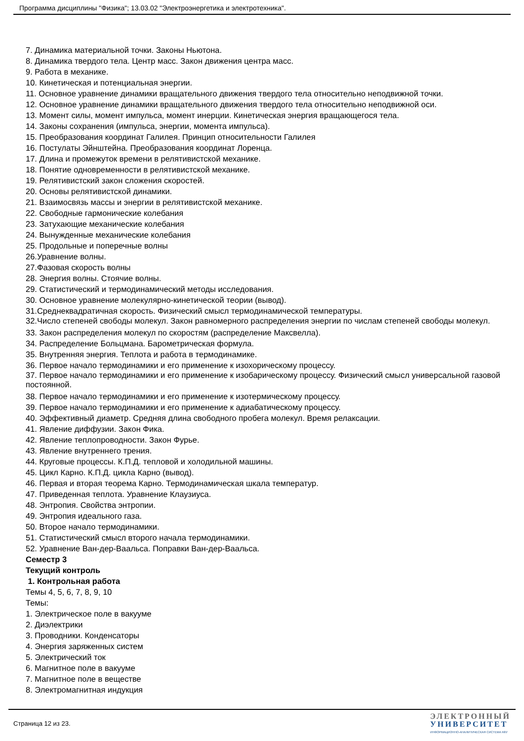Программа дисциплины "Физика"; 13.03.02 "Электроэнергетика и электротехника".
7. Динамика материальной точки. Законы Ньютона.
8. Динамика твердого тела. Центр масс. Закон движения центра масс.
9. Работа в механике.
10. Кинетическая и потенциальная энергии.
11. Основное уравнение динамики вращательного движения твердого тела относительно неподвижной точки.
12. Основное уравнение динамики вращательного движения твердого тела относительно неподвижной оси.
13. Момент силы, момент импульса, момент инерции. Кинетическая энергия вращающегося тела.
14. Законы сохранения (импульса, энергии, момента импульса).
15. Преобразования координат Галилея. Принцип относительности Галилея
16. Постулаты Эйнштейна. Преобразования координат Лоренца.
17. Длина и промежуток времени в релятивистской механике.
18. Понятие одновременности в релятивистской механике.
19. Релятивистский закон сложения скоростей.
20. Основы релятивистской динамики.
21. Взаимосвязь массы и энергии в релятивистской механике.
22. Свободные гармонические колебания
23. Затухающие механические колебания
24. Вынужденные механические колебания
25. Продольные и поперечные волны
26.Уравнение волны.
27.Фазовая скорость волны
28. Энергия волны. Стоячие волны.
29. Статистический и термодинамический методы исследования.
30. Основное уравнение молекулярно-кинетической теории (вывод).
31.Среднеквадратичная скорость. Физический смысл термодинамической температуры.
32.Число степеней свободы молекул. Закон равномерного распределения энергии по числам степеней свободы молекул.
33. Закон распределения молекул по скоростям (распределение Максвелла).
34. Распределение Больцмана. Барометрическая формула.
35. Внутренняя энергия. Теплота и работа в термодинамике.
36. Первое начало термодинамики и его применение к изохорическому процессу.
37. Первое начало термодинамики и его применение к изобарическому процессу. Физический смысл универсальной газовой постоянной.
38. Первое начало термодинамики и его применение к изотермическому процессу.
39. Первое начало термодинамики и его применение к адиабатическому процессу.
40. Эффективный диаметр. Средняя длина свободного пробега молекул. Время релаксации.
41. Явление диффузии. Закон Фика.
42. Явление теплопроводности. Закон Фурье.
43. Явление внутреннего трения.
44. Круговые процессы. К.П.Д. тепловой и холодильной машины.
45. Цикл Карно. К.П.Д. цикла Карно (вывод).
46. Первая и вторая теорема Карно. Термодинамическая шкала температур.
47. Приведенная теплота. Уравнение Клаузиуса.
48. Энтропия. Свойства энтропии.
49. Энтропия идеального газа.
50. Второе начало термодинамики.
51. Статистический смысл второго начала термодинамики.
52. Уравнение Ван-дер-Ваальса. Поправки Ван-дер-Ваальса.
Семестр 3
Текущий контроль
1. Контрольная работа
Темы 4, 5, 6, 7, 8, 9, 10
Темы:
1. Электрическое поле в вакууме
2. Диэлектрики
3. Проводники. Конденсаторы
4. Энергия заряженных систем
5. Электрический ток
6. Магнитное поле в вакууме
7. Магнитное поле в веществе
8. Электромагнитная индукция
Страница 12 из 23.
ЭЛЕКТРОННЫЙ
УНИВЕРСИТЕТ
ИНФОРМАЦИОННО-АНАЛИТИЧЕСКАЯ СИСТЕМА КФУ